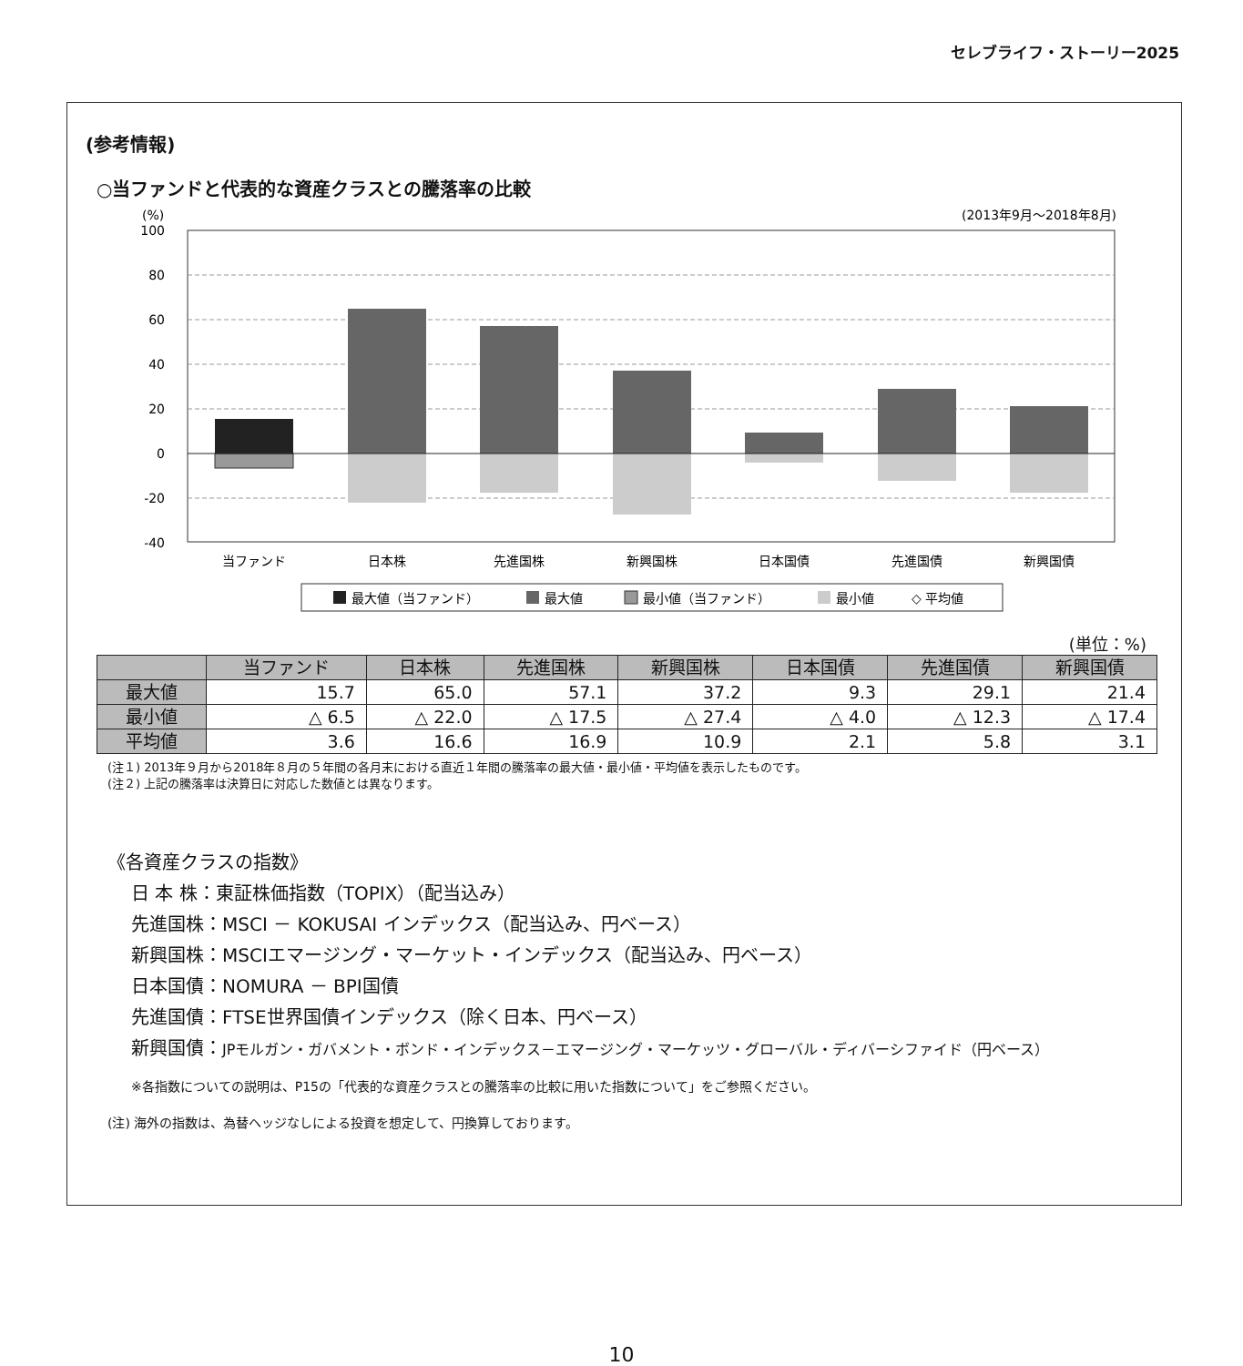セレブライフ・ストーリー2025
(参考情報)
○当ファンドと代表的な資産クラスとの騰落率の比較
(%)
(2013年9月〜2018年8月)
100
80
60
40
20
0
-20
-40
当ファンド
日本株
先進国株
新興国株
日本国債
先進国債
新興国債
最大値（当ファンド）
最大値
最小値（当ファンド）
最小値
◇ 平均値
(単位：%)
| | 当ファンド | 日本株 | 先進国株 | 新興国株 | 日本国債 | 先進国債 | 新興国債 |
| --- | --- | --- | --- | --- | --- | --- | --- |
| 最大値 | 15.7 | 65.0 | 57.1 | 37.2 | 9.3 | 29.1 | 21.4 |
| 最小値 | △ 6.5 | △ 22.0 | △ 17.5 | △ 27.4 | △ 4.0 | △ 12.3 | △ 17.4 |
| 平均値 | 3.6 | 16.6 | 16.9 | 10.9 | 2.1 | 5.8 | 3.1 |
(注１) 2013年９月から2018年８月の５年間の各月末における直近１年間の騰落率の最大値・最小値・平均値を表示したものです。
(注２) 上記の騰落率は決算日に対応した数値とは異なります。
《各資産クラスの指数》
日 本 株：東証株価指数（TOPIX）（配当込み）
先進国株：MSCI － KOKUSAI インデックス（配当込み、円ベース）
新興国株：MSCIエマージング・マーケット・インデックス（配当込み、円ベース）
日本国債：NOMURA － BPI国債
先進国債：FTSE世界国債インデックス（除く日本、円ベース）
新興国債：JPモルガン・ガバメント・ボンド・インデックス－エマージング・マーケッツ・グローバル・ディバーシファイド（円ベース）
※各指数についての説明は、P15の「代表的な資産クラスとの騰落率の比較に用いた指数について」をご参照ください。
(注) 海外の指数は、為替ヘッジなしによる投資を想定して、円換算しております。
10